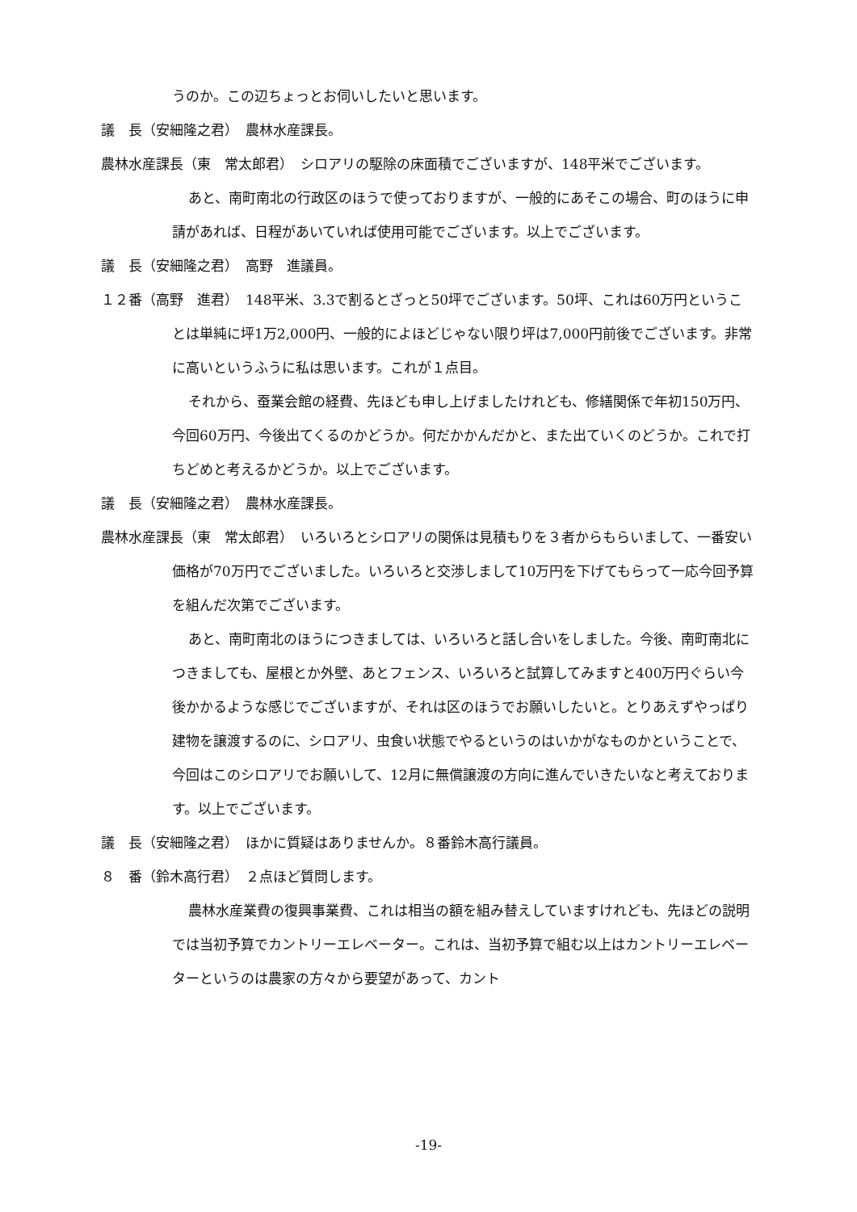うのか。この辺ちょっとお伺いしたいと思います。
議　長（安細隆之君）　農林水産課長。
農林水産課長（東　常太郎君）　シロアリの駆除の床面積でございますが、148平米でございます。
あと、南町南北の行政区のほうで使っておりますが、一般的にあそこの場合、町のほうに申請があれば、日程があいていれば使用可能でございます。以上でございます。
議　長（安細隆之君）　高野　進議員。
１２番（高野　進君）　148平米、3.3で割るとざっと50坪でございます。50坪、これは60万円ということは単純に坪1万2,000円、一般的によほどじゃない限り坪は7,000円前後でございます。非常に高いというふうに私は思います。これが１点目。
それから、蚕業会館の経費、先ほども申し上げましたけれども、修繕関係で年初150万円、今回60万円、今後出てくるのかどうか。何だかかんだかと、また出ていくのどうか。これで打ちどめと考えるかどうか。以上でございます。
議　長（安細隆之君）　農林水産課長。
農林水産課長（東　常太郎君）　いろいろとシロアリの関係は見積もりを３者からもらいまして、一番安い価格が70万円でございました。いろいろと交渉しまして10万円を下げてもらって一応今回予算を組んだ次第でございます。
あと、南町南北のほうにつきましては、いろいろと話し合いをしました。今後、南町南北につきましても、屋根とか外壁、あとフェンス、いろいろと試算してみますと400万円ぐらい今後かかるような感じでございますが、それは区のほうでお願いしたいと。とりあえずやっぱり建物を譲渡するのに、シロアリ、虫食い状態でやるというのはいかがなものかということで、今回はこのシロアリでお願いして、12月に無償譲渡の方向に進んでいきたいなと考えております。以上でございます。
議　長（安細隆之君）　ほかに質疑はありませんか。８番鈴木高行議員。
８　番（鈴木高行君）　２点ほど質問します。
農林水産業費の復興事業費、これは相当の額を組み替えしていますけれども、先ほどの説明では当初予算でカントリーエレベーター。これは、当初予算で組む以上はカントリーエレベーターというのは農家の方々から要望があって、カント
-19-